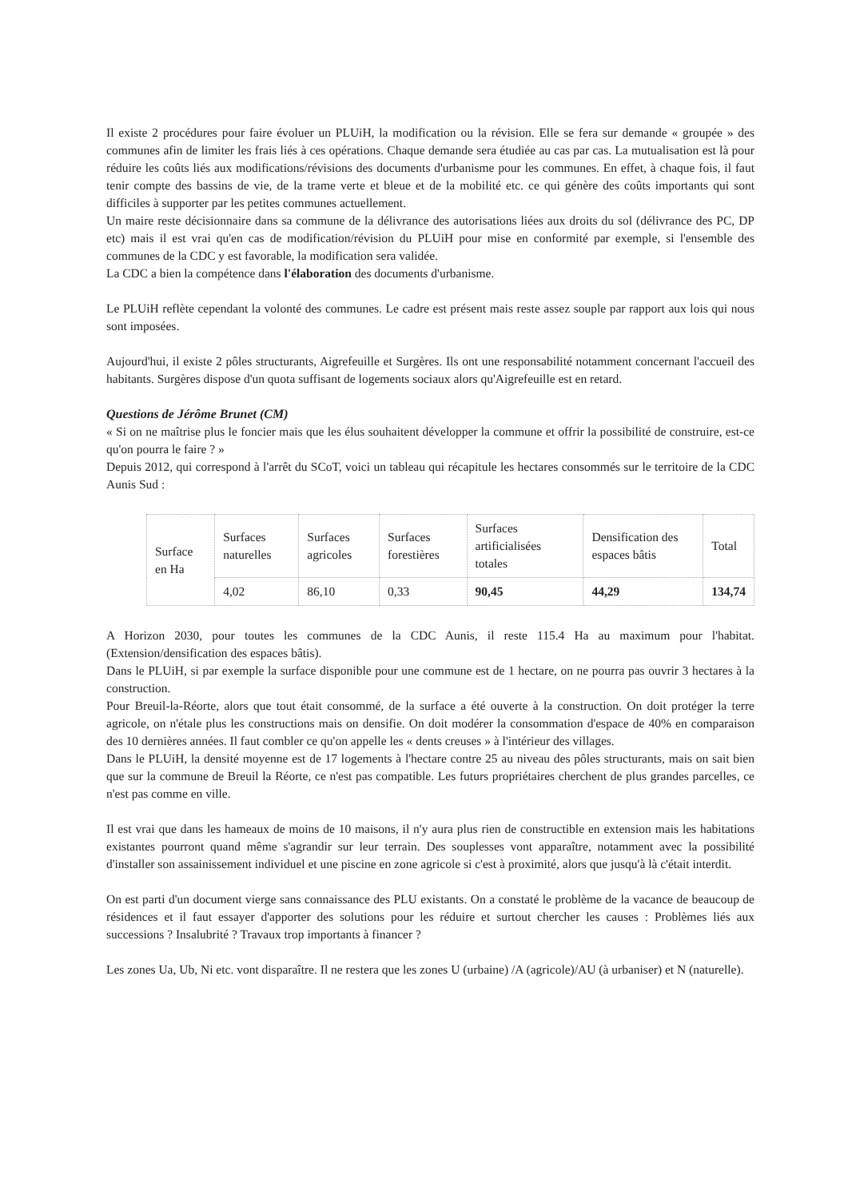Il existe 2 procédures pour faire évoluer un PLUiH, la modification ou la révision. Elle se fera sur demande « groupée » des communes afin de limiter les frais liés à ces opérations. Chaque demande sera étudiée au cas par cas. La mutualisation est là pour réduire les coûts liés aux modifications/révisions des documents d'urbanisme pour les communes. En effet, à chaque fois, il faut tenir compte des bassins de vie, de la trame verte et bleue et de la mobilité etc. ce qui génère des coûts importants qui sont difficiles à supporter par les petites communes actuellement.
Un maire reste décisionnaire dans sa commune de la délivrance des autorisations liées aux droits du sol (délivrance des PC, DP etc) mais il est vrai qu'en cas de modification/révision du PLUiH pour mise en conformité par exemple, si l'ensemble des communes de la CDC y est favorable, la modification sera validée.
La CDC a bien la compétence dans l'élaboration des documents d'urbanisme.
Le PLUiH reflète cependant la volonté des communes. Le cadre est présent mais reste assez souple par rapport aux lois qui nous sont imposées.
Aujourd'hui, il existe 2 pôles structurants, Aigrefeuille et Surgères. Ils ont une responsabilité notamment concernant l'accueil des habitants. Surgères dispose d'un quota suffisant de logements sociaux alors qu'Aigrefeuille est en retard.
Questions de Jérôme Brunet (CM)
« Si on ne maîtrise plus le foncier mais que les élus souhaitent développer la commune et offrir la possibilité de construire, est-ce qu'on pourra le faire ? »
Depuis 2012, qui correspond à l'arrêt du SCoT, voici un tableau qui récapitule les hectares consommés sur le territoire de la CDC Aunis Sud :
| Surface en Ha | Surfaces naturelles | Surfaces agricoles | Surfaces forestières | Surfaces artificialisées totales | Densification des espaces bâtis | Total |
| --- | --- | --- | --- | --- | --- | --- |
| | 4,02 | 86,10 | 0,33 | 90,45 | 44,29 | 134,74 |
A Horizon 2030, pour toutes les communes de la CDC Aunis, il reste 115.4 Ha au maximum pour l'habitat. (Extension/densification des espaces bâtis).
Dans le PLUiH, si par exemple la surface disponible pour une commune est de 1 hectare, on ne pourra pas ouvrir 3 hectares à la construction.
Pour Breuil-la-Réorte, alors que tout était consommé, de la surface a été ouverte à la construction. On doit protéger la terre agricole, on n'étale plus les constructions mais on densifie. On doit modérer la consommation d'espace de 40% en comparaison des 10 dernières années. Il faut combler ce qu'on appelle les « dents creuses » à l'intérieur des villages.
Dans le PLUiH, la densité moyenne est de 17 logements à l'hectare contre 25 au niveau des pôles structurants, mais on sait bien que sur la commune de Breuil la Réorte, ce n'est pas compatible. Les futurs propriétaires cherchent de plus grandes parcelles, ce n'est pas comme en ville.
Il est vrai que dans les hameaux de moins de 10 maisons, il n'y aura plus rien de constructible en extension mais les habitations existantes pourront quand même s'agrandir sur leur terrain. Des souplesses vont apparaître, notamment avec la possibilité d'installer son assainissement individuel et une piscine en zone agricole si c'est à proximité, alors que jusqu'à là c'était interdit.
On est parti d'un document vierge sans connaissance des PLU existants. On a constaté le problème de la vacance de beaucoup de résidences et il faut essayer d'apporter des solutions pour les réduire et surtout chercher les causes : Problèmes liés aux successions ? Insalubrité ? Travaux trop importants à financer ?
Les zones Ua, Ub, Ni etc. vont disparaître. Il ne restera que les zones U (urbaine) /A (agricole)/AU (à urbaniser) et N (naturelle).